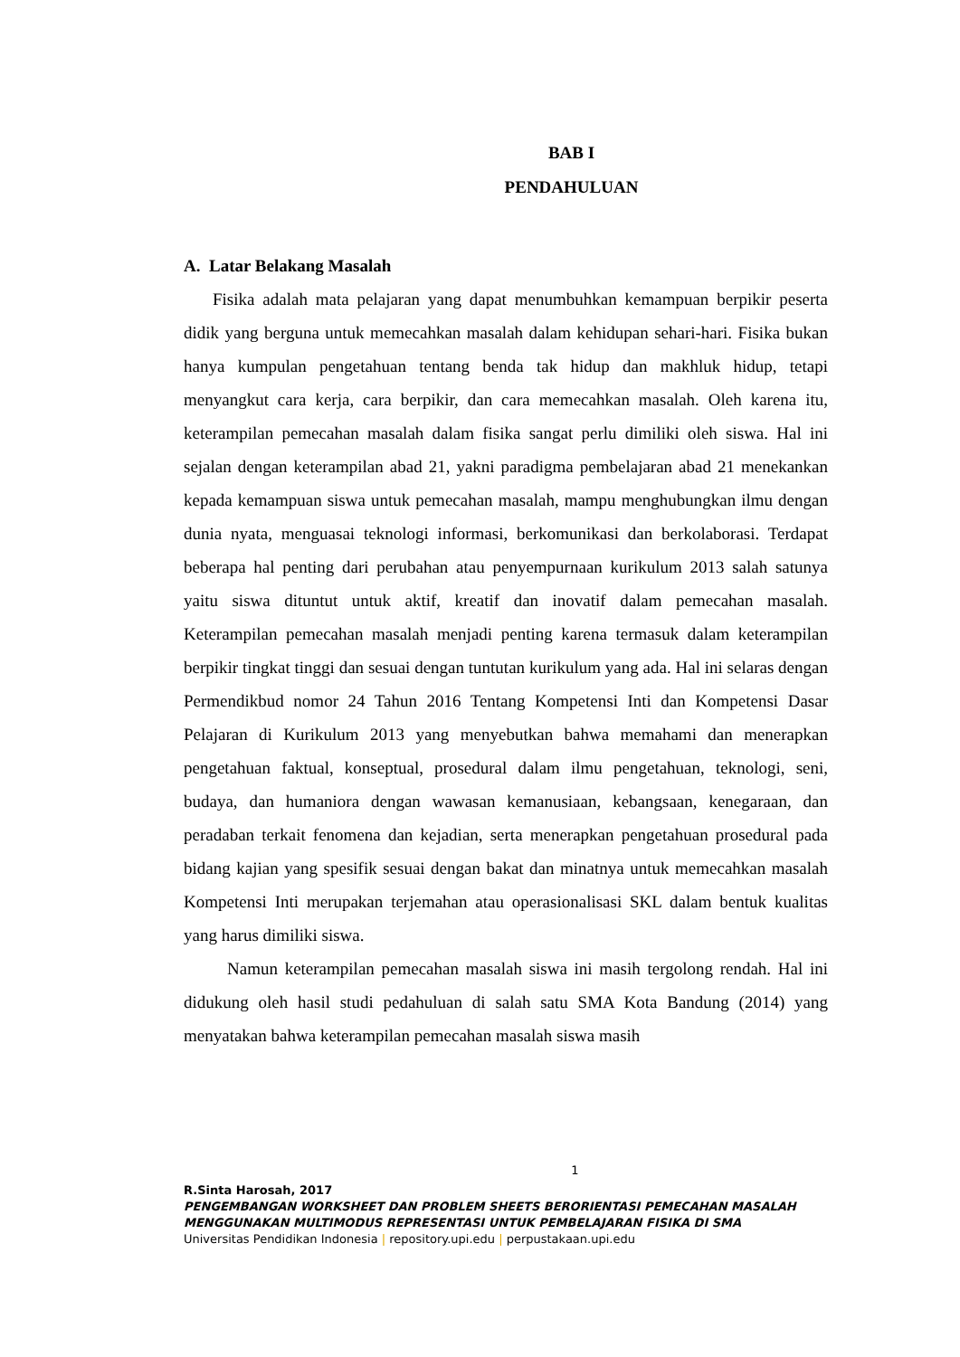BAB I
PENDAHULUAN
A. Latar Belakang Masalah
Fisika adalah mata pelajaran yang dapat menumbuhkan kemampuan berpikir peserta didik yang berguna untuk memecahkan masalah dalam kehidupan sehari-hari. Fisika bukan hanya kumpulan pengetahuan tentang benda tak hidup dan makhluk hidup, tetapi menyangkut cara kerja, cara berpikir, dan cara memecahkan masalah. Oleh karena itu, keterampilan pemecahan masalah dalam fisika sangat perlu dimiliki oleh siswa. Hal ini sejalan dengan keterampilan abad 21, yakni paradigma pembelajaran abad 21 menekankan kepada kemampuan siswa untuk pemecahan masalah, mampu menghubungkan ilmu dengan dunia nyata, menguasai teknologi informasi, berkomunikasi dan berkolaborasi. Terdapat beberapa hal penting dari perubahan atau penyempurnaan kurikulum 2013 salah satunya yaitu siswa dituntut untuk aktif, kreatif dan inovatif dalam pemecahan masalah. Keterampilan pemecahan masalah menjadi penting karena termasuk dalam keterampilan berpikir tingkat tinggi dan sesuai dengan tuntutan kurikulum yang ada. Hal ini selaras dengan Permendikbud nomor 24 Tahun 2016 Tentang Kompetensi Inti dan Kompetensi Dasar Pelajaran di Kurikulum 2013 yang menyebutkan bahwa memahami dan menerapkan pengetahuan faktual, konseptual, prosedural dalam ilmu pengetahuan, teknologi, seni, budaya, dan humaniora dengan wawasan kemanusiaan, kebangsaan, kenegaraan, dan peradaban terkait fenomena dan kejadian, serta menerapkan pengetahuan prosedural pada bidang kajian yang spesifik sesuai dengan bakat dan minatnya untuk memecahkan masalah Kompetensi Inti merupakan terjemahan atau operasionalisasi SKL dalam bentuk kualitas yang harus dimiliki siswa.
Namun keterampilan pemecahan masalah siswa ini masih tergolong rendah. Hal ini didukung oleh hasil studi pedahuluan di salah satu SMA Kota Bandung (2014) yang menyatakan bahwa keterampilan pemecahan masalah siswa masih
1
R.Sinta Harosah, 2017
PENGEMBANGAN WORKSHEET DAN PROBLEM SHEETS BERORIENTASI PEMECAHAN MASALAH MENGGUNAKAN MULTIMODUS REPRESENTASI UNTUK PEMBELAJARAN FISIKA DI SMA
Universitas Pendidikan Indonesia | repository.upi.edu | perpustakaan.upi.edu